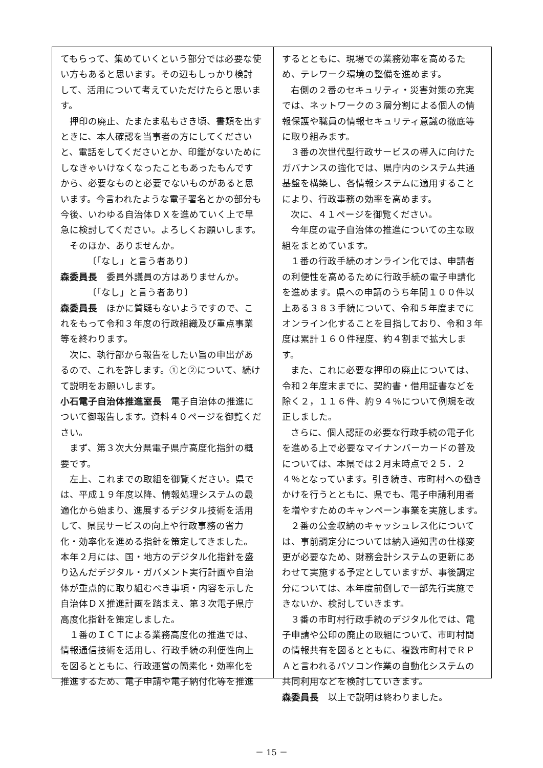てもらって、集めていくという部分では必要な使い方もあると思います。その辺もしっかり検討して、活用について考えていただけたらと思います。
押印の廃止、たまたま私もさき頃、書類を出すときに、本人確認を当事者の方にしてくださいと、電話をしてくださいとか、印鑑がないためにしなきゃいけなくなったこともあったもんですから、必要なものと必要でないものがあると思います。今言われたような電子署名とかの部分も今後、いわゆる自治体ＤＸを進めていく上で早急に検討してください。よろしくお願いします。
そのほか、ありませんか。
〔「なし」と言う者あり〕
森委員長　委員外議員の方はありませんか。
〔「なし」と言う者あり〕
森委員長　ほかに質疑もないようですので、これをもって令和３年度の行政組織及び重点事業等を終わります。
次に、執行部から報告をしたい旨の申出があるので、これを許します。①と②について、続けて説明をお願いします。
小石電子自治体推進室長　電子自治体の推進について御報告します。資料４０ページを御覧ください。
まず、第３次大分県電子県庁高度化指針の概要です。
左上、これまでの取組を御覧ください。県では、平成１９年度以降、情報処理システムの最適化から始まり、進展するデジタル技術を活用して、県民サービスの向上や行政事務の省力化・効率化を進める指針を策定してきました。本年２月には、国・地方のデジタル化指針を盛り込んだデジタル・ガバメント実行計画や自治体が重点的に取り組むべき事項・内容を示した自治体ＤＸ推進計画を踏まえ、第３次電子県庁高度化指針を策定しました。
１番のＩＣＴによる業務高度化の推進では、情報通信技術を活用し、行政手続の利便性向上を図るとともに、行政運営の簡素化・効率化を推進するため、電子申請や電子納付化等を推進
するとともに、現場での業務効率を高めるため、テレワーク環境の整備を進めます。
右側の２番のセキュリティ・災害対策の充実では、ネットワークの３層分割による個人の情報保護や職員の情報セキュリティ意識の徹底等に取り組みます。
３番の次世代型行政サービスの導入に向けたガバナンスの強化では、県庁内のシステム共通基盤を構築し、各情報システムに適用することにより、行政事務の効率を高めます。
次に、４１ページを御覧ください。
今年度の電子自治体の推進についての主な取組をまとめています。
１番の行政手続のオンライン化では、申請者の利便性を高めるために行政手続の電子申請化を進めます。県への申請のうち年間１００件以上ある３８３手続について、令和５年度までにオンライン化することを目指しており、令和３年度は累計１６０件程度、約４割まで拡大します。
また、これに必要な押印の廃止については、令和２年度末までに、契約書・借用証書などを除く２，１１６件、約９４％について例規を改正しました。
さらに、個人認証の必要な行政手続の電子化を進める上で必要なマイナンバーカードの普及については、本県では２月末時点で２５．２４％となっています。引き続き、市町村への働きかけを行うとともに、県でも、電子申請利用者を増やすためのキャンペーン事業を実施します。
２番の公金収納のキャッシュレス化については、事前調定分については納入通知書の仕様変更が必要なため、財務会計システムの更新にあわせて実施する予定としていますが、事後調定分については、本年度前倒しで一部先行実施できないか、検討していきます。
３番の市町村行政手続のデジタル化では、電子申請や公印の廃止の取組について、市町村間の情報共有を図るとともに、複数市町村でＲＰＡと言われるパソコン作業の自動化システムの共同利用などを検討していきます。
森委員長　以上で説明は終わりました。
－ 15 －